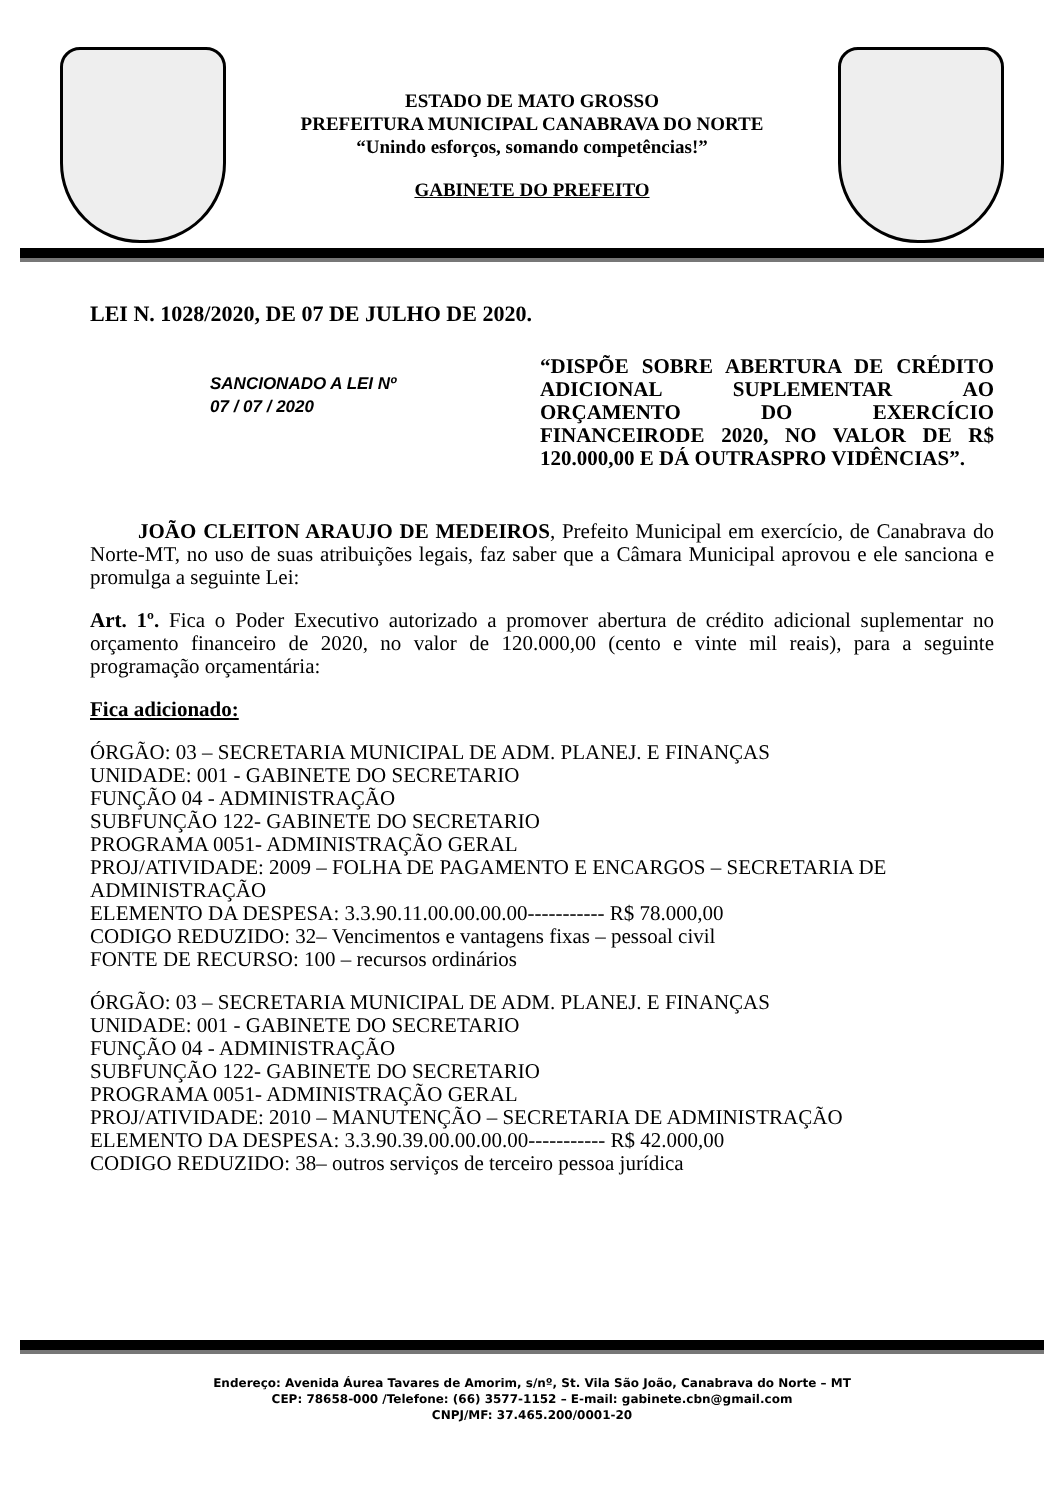ESTADO DE MATO GROSSO
PREFEITURA MUNICIPAL CANABRAVA DO NORTE
“Unindo esforços, somando competências!”
GABINETE DO PREFEITO
LEI N. 1028/2020, DE 07 DE JULHO DE 2020.
SANCIONADO A LEI Nº
07 / 07 / 2020
“DISPÕE SOBRE ABERTURA DE CRÉDITO ADICIONAL SUPLEMENTAR AO ORÇAMENTO DO EXERCÍCIO FINANCEIRODE 2020, NO VALOR DE R$ 120.000,00 E DÁ OUTRASPRO VIDÊNCIAS”.
JOÃO CLEITON ARAUJO DE MEDEIROS, Prefeito Municipal em exercício, de Canabrava do Norte-MT, no uso de suas atribuições legais, faz saber que a Câmara Municipal aprovou e ele sanciona e promulga a seguinte Lei:
Art. 1º. Fica o Poder Executivo autorizado a promover abertura de crédito adicional suplementar no orçamento financeiro de 2020, no valor de 120.000,00 (cento e vinte mil reais), para a seguinte programação orçamentária:
Fica adicionado:
ÓRGÃO: 03 – SECRETARIA MUNICIPAL DE ADM. PLANEJ. E FINANÇAS
UNIDADE: 001 - GABINETE DO SECRETARIO
FUNÇÃO 04 - ADMINISTRAÇÃO
SUBFUNÇÃO 122- GABINETE DO SECRETARIO
PROGRAMA 0051- ADMINISTRAÇÃO GERAL
PROJ/ATIVIDADE: 2009 – FOLHA DE PAGAMENTO E ENCARGOS – SECRETARIA DE ADMINISTRAÇÃO
ELEMENTO DA DESPESA: 3.3.90.11.00.00.00.00----------- R$ 78.000,00
CODIGO REDUZIDO: 32– Vencimentos e vantagens fixas – pessoal civil
FONTE DE RECURSO: 100 – recursos ordinários
ÓRGÃO: 03 – SECRETARIA MUNICIPAL DE ADM. PLANEJ. E FINANÇAS
UNIDADE: 001 - GABINETE DO SECRETARIO
FUNÇÃO 04 - ADMINISTRAÇÃO
SUBFUNÇÃO 122- GABINETE DO SECRETARIO
PROGRAMA 0051- ADMINISTRAÇÃO GERAL
PROJ/ATIVIDADE: 2010 – MANUTENÇÃO – SECRETARIA DE ADMINISTRAÇÃO
ELEMENTO DA DESPESA: 3.3.90.39.00.00.00.00----------- R$ 42.000,00
CODIGO REDUZIDO: 38– outros serviços de terceiro pessoa jurídica
Endereço: Avenida Áurea Tavares de Amorim, s/nº, St. Vila São João, Canabrava do Norte – MT
CEP: 78658-000 /Telefone: (66) 3577-1152 – E-mail: gabinete.cbn@gmail.com
CNPJ/MF: 37.465.200/0001-20